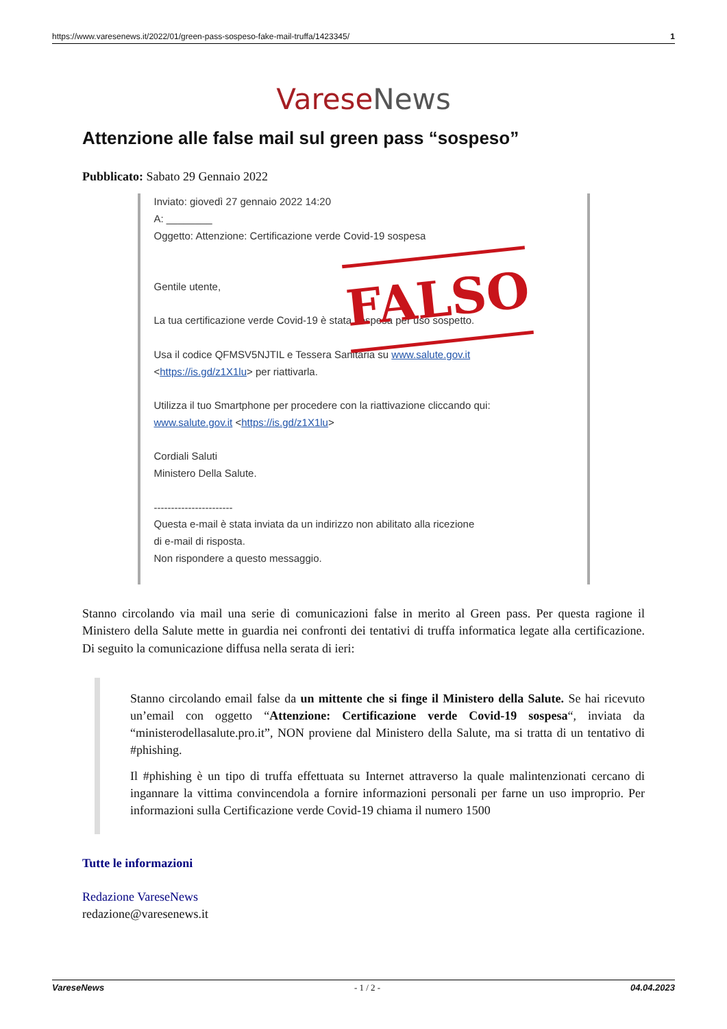https://www.varesenews.it/2022/01/green-pass-sospeso-fake-mail-truffa/1423345/ 1
Varese News
Attenzione alle false mail sul green pass “sospeso”
Pubblicato: Sabato 29 Gennaio 2022
Inviato: giovedì 27 gennaio 2022 14:20
A: ________
Oggetto: Attenzione: Certificazione verde Covid-19 sospesa
Gentile utente,
La tua certificazione verde Covid-19 è stata sospesa per uso sospetto.
Usa il codice QFMSV5NJTIL e Tessera Sanitaria su www.salute.gov.it
<https://is.gd/z1X1lu> per riattivarla.
Utilizza il tuo Smartphone per procedere con la riattivazione cliccando qui:
www.salute.gov.it <https://is.gd/z1X1lu>
Cordiali Saluti
Ministero Della Salute.
-----------------------
Questa e-mail è stata inviata da un indirizzo non abilitato alla ricezione
di e-mail di risposta.
Non rispondere a questo messaggio.
FALSO
Stanno circolando via mail una serie di comunicazioni false in merito al Green pass. Per questa ragione il Ministero della Salute mette in guardia nei confronti dei tentativi di truffa informatica legate alla certificazione. Di seguito la comunicazione diffusa nella serata di ieri:
Stanno circolando email false da un mittente che si finge il Ministero della Salute. Se hai ricevuto un’email con oggetto “Attenzione: Certificazione verde Covid-19 sospesa“, inviata da “ministerodellasalute.pro.it”, NON proviene dal Ministero della Salute, ma si tratta di un tentativo di #phishing.
Il #phishing è un tipo di truffa effettuata su Internet attraverso la quale malintenzionati cercano di ingannare la vittima convincendola a fornire informazioni personali per farne un uso improprio. Per informazioni sulla Certificazione verde Covid-19 chiama il numero 1500
Tutte le informazioni
Redazione VareseNews
redazione@varesenews.it
VareseNews - 1 / 2 - 04.04.2023